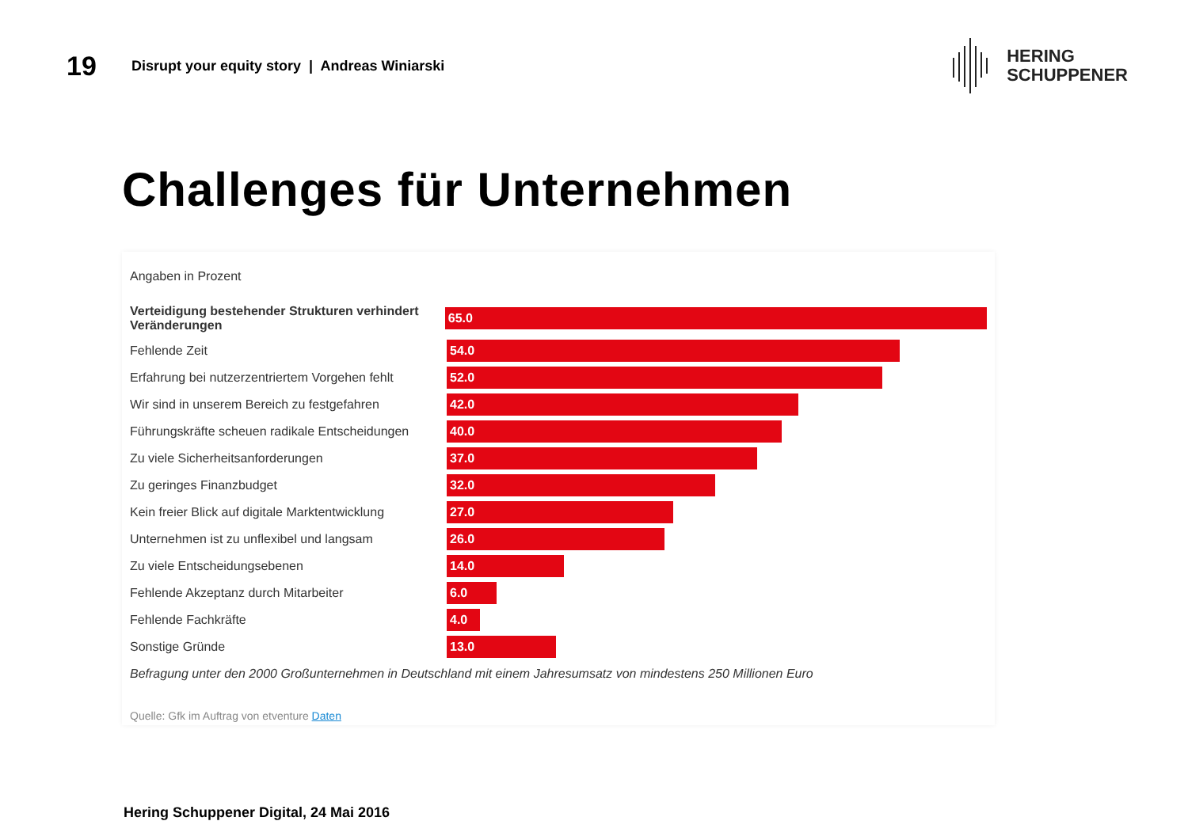19
Disrupt your equity story | Andreas Winiarski
HERING
SCHUPPENER
Challenges für Unternehmen
Angaben in Prozent
Verteidigung bestehender Strukturen verhindert Veränderungen
65.0
Fehlende Zeit
54.0
Erfahrung bei nutzerzentriertem Vorgehen fehlt
52.0
Wir sind in unserem Bereich zu festgefahren
42.0
Führungskräfte scheuen radikale Entscheidungen
40.0
Zu viele Sicherheitsanforderungen
37.0
Zu geringes Finanzbudget
32.0
Kein freier Blick auf digitale Marktentwicklung
27.0
Unternehmen ist zu unflexibel und langsam
26.0
Zu viele Entscheidungsebenen
14.0
Fehlende Akzeptanz durch Mitarbeiter
6.0
Fehlende Fachkräfte
4.0
Sonstige Gründe
13.0
Befragung unter den 2000 Großunternehmen in Deutschland mit einem Jahresumsatz von mindestens 250 Millionen Euro
Quelle: Gfk im Auftrag von etventure Daten
Hering Schuppener Digital, 24 Mai 2016